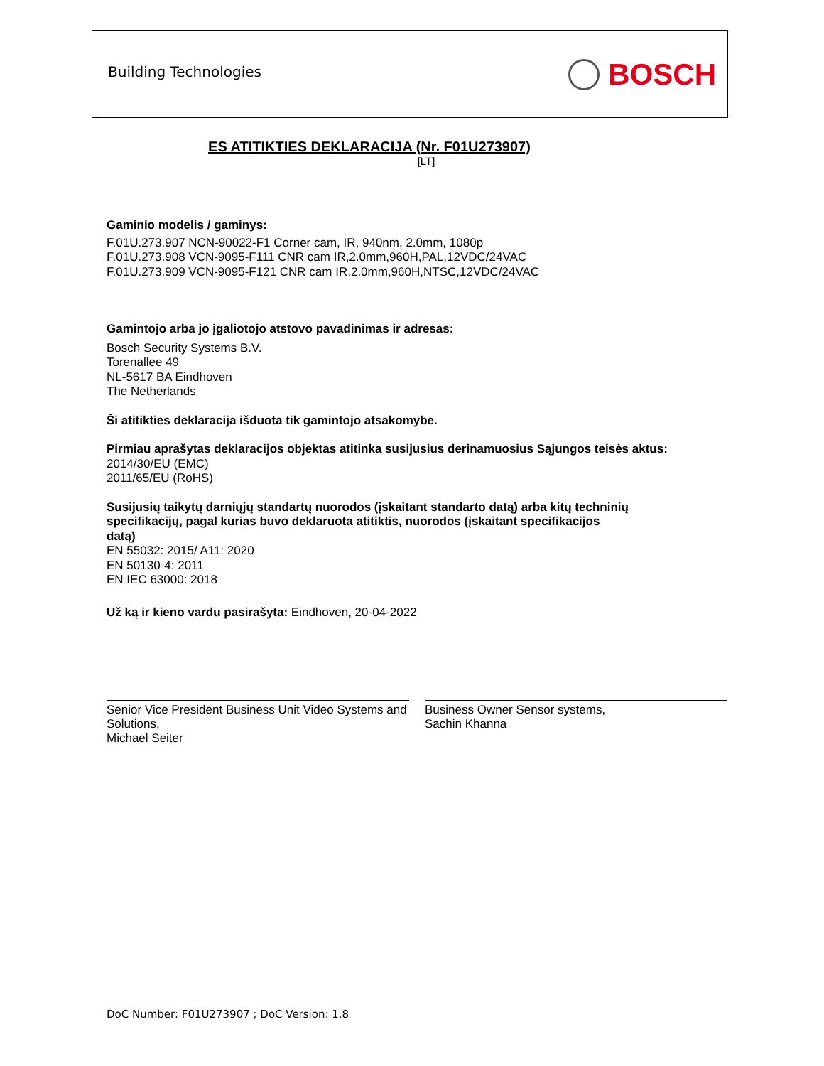Building Technologies BOSCH
ES ATITIKTIES DEKLARACIJA (Nr. F01U273907)
[LT]
Gaminio modelis / gaminys:
F.01U.273.907 NCN-90022-F1 Corner cam, IR, 940nm, 2.0mm, 1080p
F.01U.273.908 VCN-9095-F111 CNR cam IR,2.0mm,960H,PAL,12VDC/24VAC
F.01U.273.909 VCN-9095-F121 CNR cam IR,2.0mm,960H,NTSC,12VDC/24VAC
Gamintojo arba jo įgaliotojo atstovo pavadinimas ir adresas:
Bosch Security Systems B.V.
Torenallee 49
NL-5617 BA Eindhoven
The Netherlands
Ši atitikties deklaracija išduota tik gamintojo atsakomybe.
Pirmiau aprašytas deklaracijos objektas atitinka susijusius derinamuosius Sąjungos teisės aktus:
2014/30/EU (EMC)
2011/65/EU (RoHS)
Susijusių taikytų darniųjų standartų nuorodos (įskaitant standarto datą) arba kitų techninių
specifikacijų, pagal kurias buvo deklaruota atitiktis, nuorodos (įskaitant specifikacijos
datą)
EN 55032: 2015/ A11: 2020
EN 50130-4: 2011
EN IEC 63000: 2018
Už ką ir kieno vardu pasirašyta: Eindhoven, 20-04-2022
Senior Vice President Business Unit Video Systems and Solutions,
Michael Seiter
Business Owner Sensor systems,
Sachin Khanna
DoC Number: F01U273907 ; DoC Version: 1.8